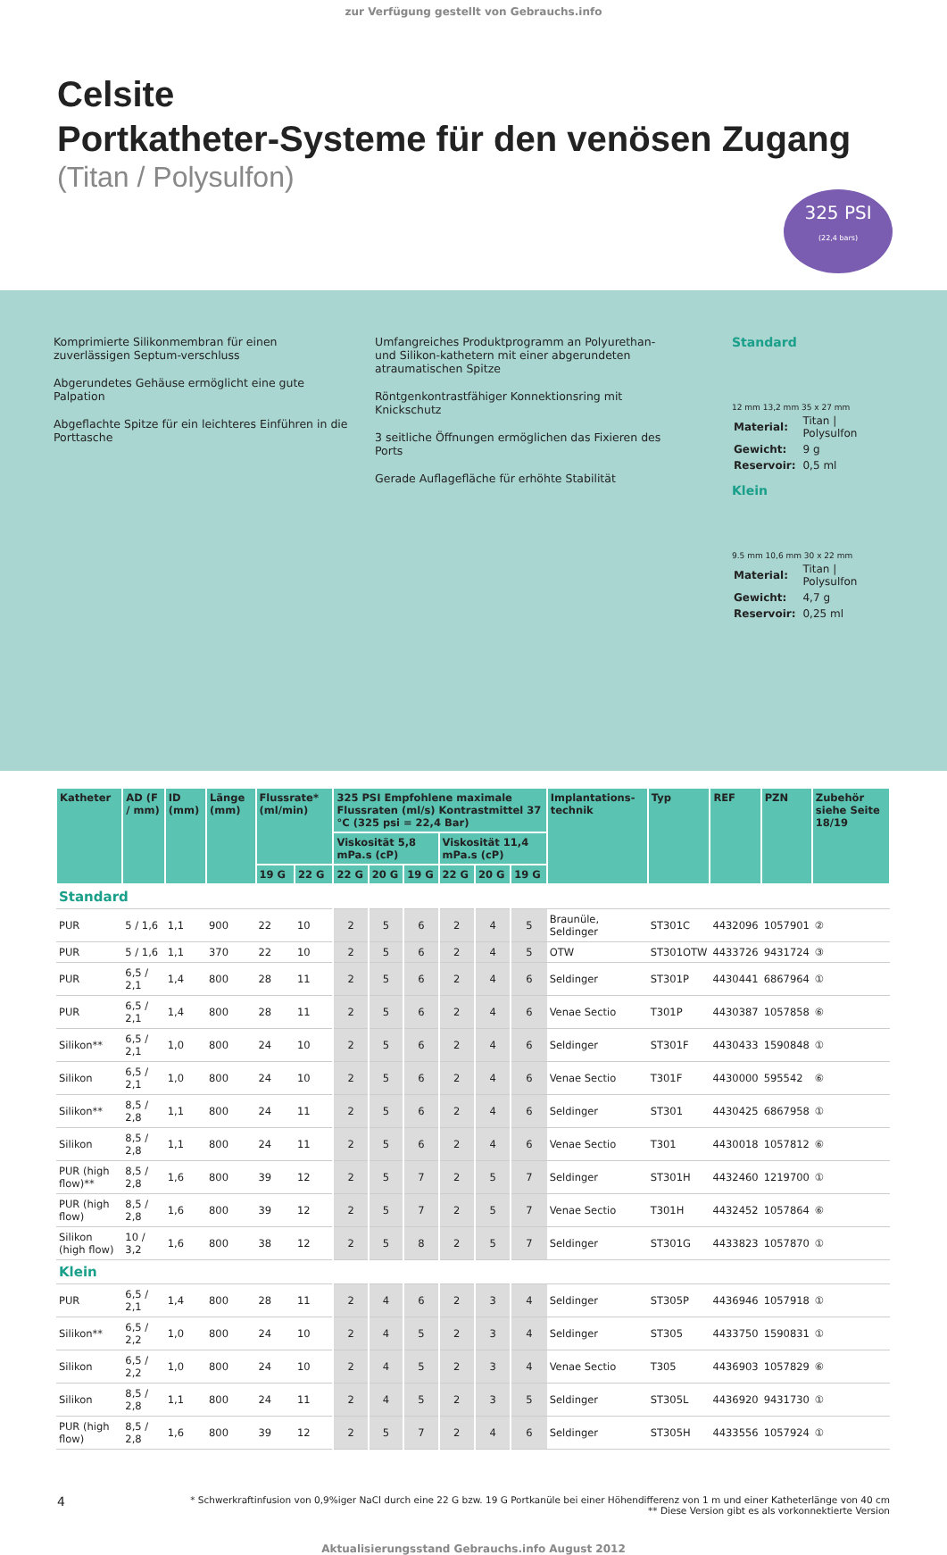zur Verfügung gestellt von Gebrauchs.info
Celsite
Portkatheter-Systeme für den venösen Zugang
(Titan / Polysulfon)
325 PSI
(22,4 bars)
Komprimierte Silikonmembran für einen zuverlässigen Septum-verschluss
Abgerundetes Gehäuse ermöglicht eine gute Palpation
Abgeflachte Spitze für ein leichteres Einführen in die Porttasche
Umfangreiches Produktprogramm an Polyurethan- und Silikon-kathetern mit einer abgerundeten atraumatischen Spitze
Röntgenkontrastfähiger Konnektionsring mit Knickschutz
3 seitliche Öffnungen ermöglichen das Fixieren des Ports
Gerade Auflagefläche für erhöhte Stabilität
Standard
12 mm 13,2 mm 35 x 27 mm
| Material: | Titan / Polysulfon |
| Gewicht: | 9 g |
| Reservoir: | 0,5 ml |
Klein
9.5 mm 10,6 mm 30 x 22 mm
| Material: | Titan / Polysulfon |
| Gewicht: | 4,7 g |
| Reservoir: | 0,25 ml |
| Katheter | AD (F / mm) | ID (mm) | Länge (mm) | Flussrate* (ml/min) | | 325 PSI Empfohlene maximale Flussraten (ml/s) Kontrastmittel 37 °C (325 psi = 22,4 Bar) | | | | | | Implantations-technik | Typ | REF | PZN | Zubehör siehe Seite 18/19 |
| --- | --- | --- | --- | --- | --- | --- | --- | --- | --- | --- | --- | --- | --- | --- | --- | --- |
| | | | | | | Viskosität 5,8 mPa.s (cP) | | | Viskosität 11,4 mPa.s (cP) | | | | | | | |
| | | | | 19 G | 22 G | 22 G | 20 G | 19 G | 22 G | 20 G | 19 G | | | | | |
| Standard | | | | | | | | | | | | | | | | |
| PUR | 5 / 1,6 | 1,1 | 900 | 22 | 10 | 2 | 5 | 6 | 2 | 4 | 5 | Braunüle, Seldinger | ST301C | 4432096 | 1057901 | ② |
| PUR | 5 / 1,6 | 1,1 | 370 | 22 | 10 | 2 | 5 | 6 | 2 | 4 | 5 | OTW | ST301OTW | 4433726 | 9431724 | ③ |
| PUR | 6,5 / 2,1 | 1,4 | 800 | 28 | 11 | 2 | 5 | 6 | 2 | 4 | 6 | Seldinger | ST301P | 4430441 | 6867964 | ① |
| PUR | 6,5 / 2,1 | 1,4 | 800 | 28 | 11 | 2 | 5 | 6 | 2 | 4 | 6 | Venae Sectio | T301P | 4430387 | 1057858 | ⑥ |
| Silikon** | 6,5 / 2,1 | 1,0 | 800 | 24 | 10 | 2 | 5 | 6 | 2 | 4 | 6 | Seldinger | ST301F | 4430433 | 1590848 | ① |
| Silikon | 6,5 / 2,1 | 1,0 | 800 | 24 | 10 | 2 | 5 | 6 | 2 | 4 | 6 | Venae Sectio | T301F | 4430000 | 595542 | ⑥ |
| Silikon** | 8,5 / 2,8 | 1,1 | 800 | 24 | 11 | 2 | 5 | 6 | 2 | 4 | 6 | Seldinger | ST301 | 4430425 | 6867958 | ① |
| Silikon | 8,5 / 2,8 | 1,1 | 800 | 24 | 11 | 2 | 5 | 6 | 2 | 4 | 6 | Venae Sectio | T301 | 4430018 | 1057812 | ⑥ |
| PUR (high flow)** | 8,5 / 2,8 | 1,6 | 800 | 39 | 12 | 2 | 5 | 7 | 2 | 5 | 7 | Seldinger | ST301H | 4432460 | 1219700 | ① |
| PUR (high flow) | 8,5 / 2,8 | 1,6 | 800 | 39 | 12 | 2 | 5 | 7 | 2 | 5 | 7 | Venae Sectio | T301H | 4432452 | 1057864 | ⑥ |
| Silikon (high flow) | 10 / 3,2 | 1,6 | 800 | 38 | 12 | 2 | 5 | 8 | 2 | 5 | 7 | Seldinger | ST301G | 4433823 | 1057870 | ① |
| Klein | | | | | | | | | | | | | | | | |
| PUR | 6,5 / 2,1 | 1,4 | 800 | 28 | 11 | 2 | 4 | 6 | 2 | 3 | 4 | Seldinger | ST305P | 4436946 | 1057918 | ① |
| Silikon** | 6,5 / 2,2 | 1,0 | 800 | 24 | 10 | 2 | 4 | 5 | 2 | 3 | 4 | Seldinger | ST305 | 4433750 | 1590831 | ① |
| Silikon | 6,5 / 2,2 | 1,0 | 800 | 24 | 10 | 2 | 4 | 5 | 2 | 3 | 4 | Venae Sectio | T305 | 4436903 | 1057829 | ⑥ |
| Silikon | 8,5 / 2,8 | 1,1 | 800 | 24 | 11 | 2 | 4 | 5 | 2 | 3 | 5 | Seldinger | ST305L | 4436920 | 9431730 | ① |
| PUR (high flow) | 8,5 / 2,8 | 1,6 | 800 | 39 | 12 | 2 | 5 | 7 | 2 | 4 | 6 | Seldinger | ST305H | 4433556 | 1057924 | ① |
4 * Schwerkraftinfusion von 0,9%iger NaCl durch eine 22 G bzw. 19 G Portkanüle bei einer Höhendifferenz von 1 m und einer Katheterlänge von 40 cm
** Diese Version gibt es als vorkonnektierte Version
Aktualisierungsstand Gebrauchs.info August 2012